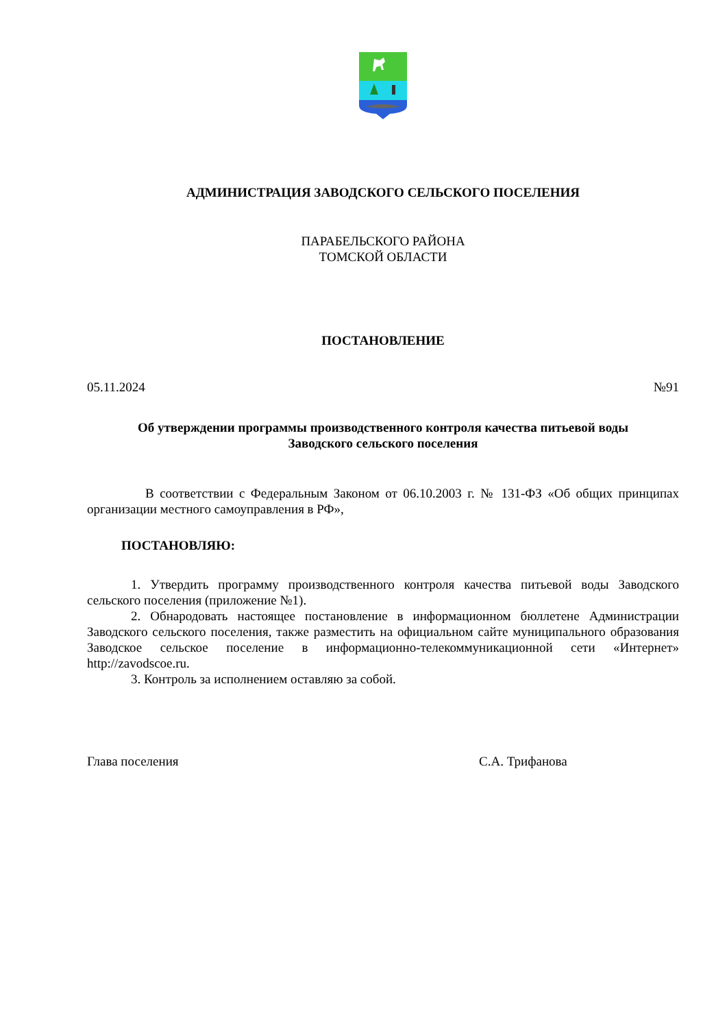АДМИНИСТРАЦИЯ ЗАВОДСКОГО СЕЛЬСКОГО ПОСЕЛЕНИЯ
ПАРАБЕЛЬСКОГО РАЙОНА
ТОМСКОЙ ОБЛАСТИ
ПОСТАНОВЛЕНИЕ
05.11.2024 №91
Об утверждении программы производственного контроля качества питьевой воды
Заводского сельского поселения
В соответствии с Федеральным Законом от 06.10.2003 г. № 131-ФЗ «Об общих принципах организации местного самоуправления в РФ»,
ПОСТАНОВЛЯЮ:
1. Утвердить программу производственного контроля качества питьевой воды Заводского сельского поселения (приложение №1).
2. Обнародовать настоящее постановление в информационном бюллетене Администрации Заводского сельского поселения, также разместить на официальном сайте муниципального образования Заводское сельское поселение в информационно-телекоммуникационной сети «Интернет» http://zavodscoe.ru.
3. Контроль за исполнением оставляю за собой.
Глава поселения С.А. Трифанова